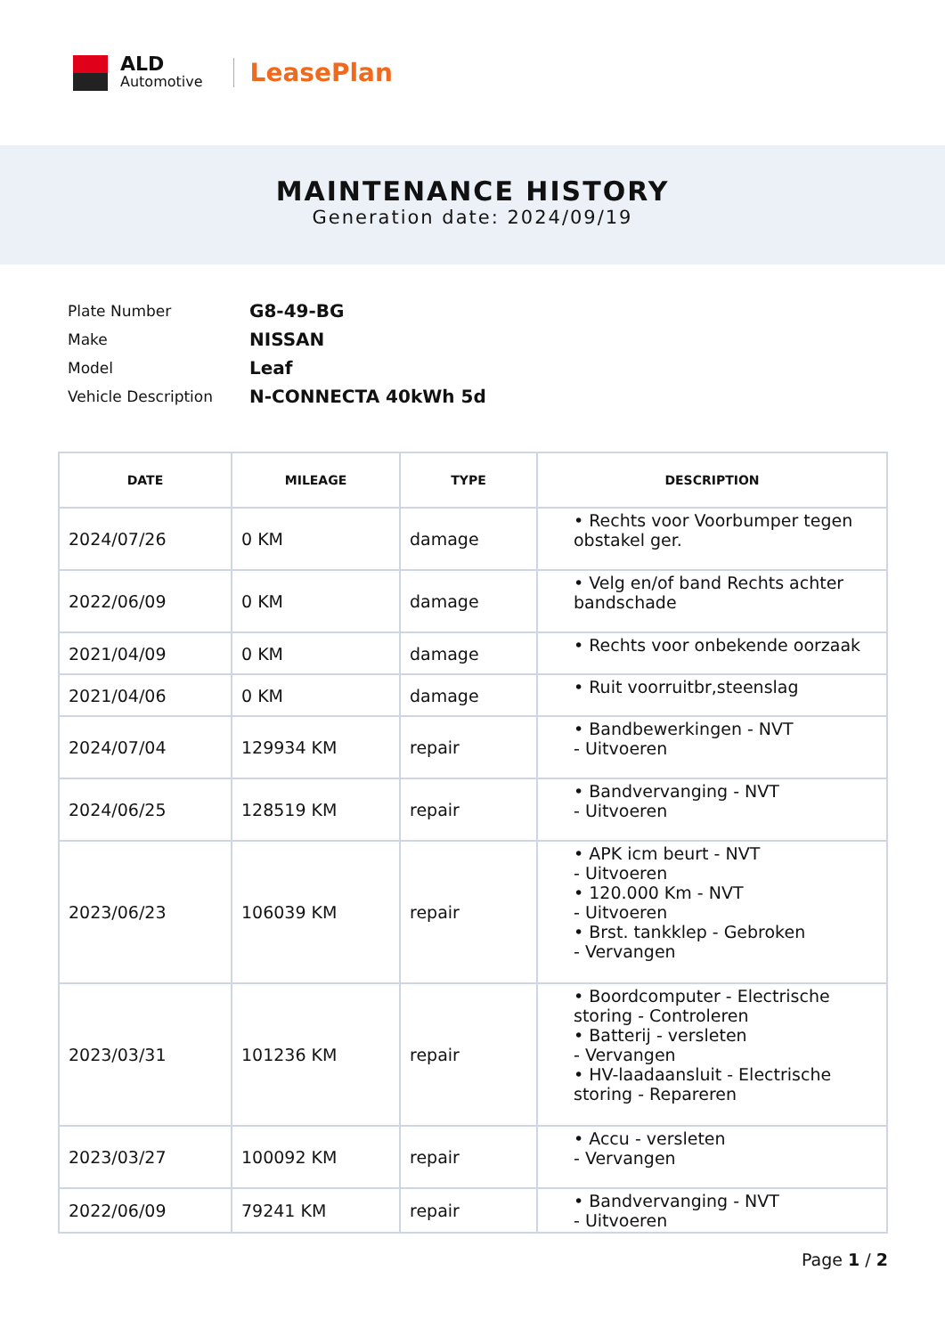ALD
Automotive
LeasePlan
MAINTENANCE HISTORY
Generation date: 2024/09/19
| Plate Number | G8-49-BG |
| Make | NISSAN |
| Model | Leaf |
| Vehicle Description | N-CONNECTA 40kWh 5d |
| DATE | MILEAGE | TYPE | DESCRIPTION |
| --- | --- | --- | --- |
| 2024/07/26 | 0 KM | damage | • Rechts voor Voorbumper tegen obstakel ger. |
| 2022/06/09 | 0 KM | damage | • Velg en/of band Rechts achter bandschade |
| 2021/04/09 | 0 KM | damage | • Rechts voor onbekende oorzaak |
| 2021/04/06 | 0 KM | damage | • Ruit voorruitbr,steenslag |
| 2024/07/04 | 129934 KM | repair | • Bandbewerkingen - NVT - Uitvoeren |
| 2024/06/25 | 128519 KM | repair | • Bandvervanging - NVT - Uitvoeren |
| 2023/06/23 | 106039 KM | repair | • APK icm beurt - NVT - Uitvoeren • 120.000 Km - NVT - Uitvoeren • Brst. tankklep - Gebroken - Vervangen |
| 2023/03/31 | 101236 KM | repair | • Boordcomputer - Electrische storing - Controleren • Batterij - versleten - Vervangen • HV-laadaansluit - Electrische storing - Repareren |
| 2023/03/27 | 100092 KM | repair | • Accu - versleten - Vervangen |
| 2022/06/09 | 79241 KM | repair | • Bandvervanging - NVT - Uitvoeren |
Page 1 / 2